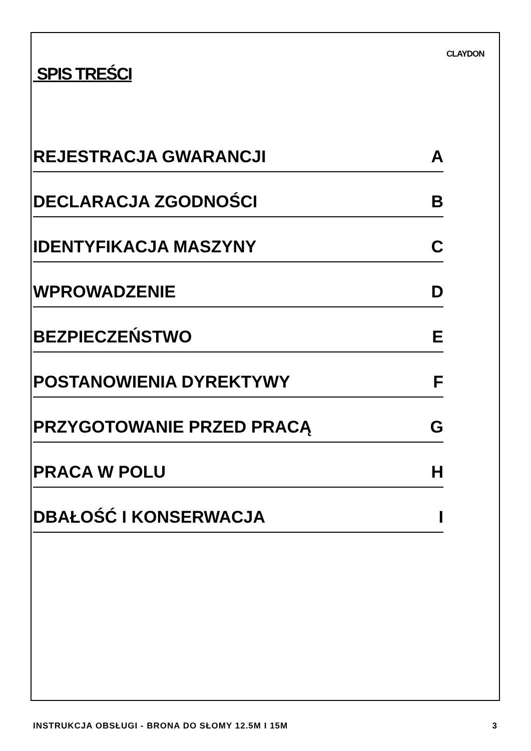CLAYDON
SPIS TREŚCI
REJESTRACJA GWARANCJI A
DECLARACJA ZGODNOŚCI B
IDENTYFIKACJA MASZYNY C
WPROWADZENIE D
BEZPIECZEŃSTWO E
POSTANOWIENIA DYREKTYWY F
PRZYGOTOWANIE PRZED PRACĄ G
PRACA W POLU H
DBAŁOŚĆ I KONSERWACJA I
INSTRUKCJA OBSŁUGI - BRONA DO SŁOMY 12.5M I 15M 3